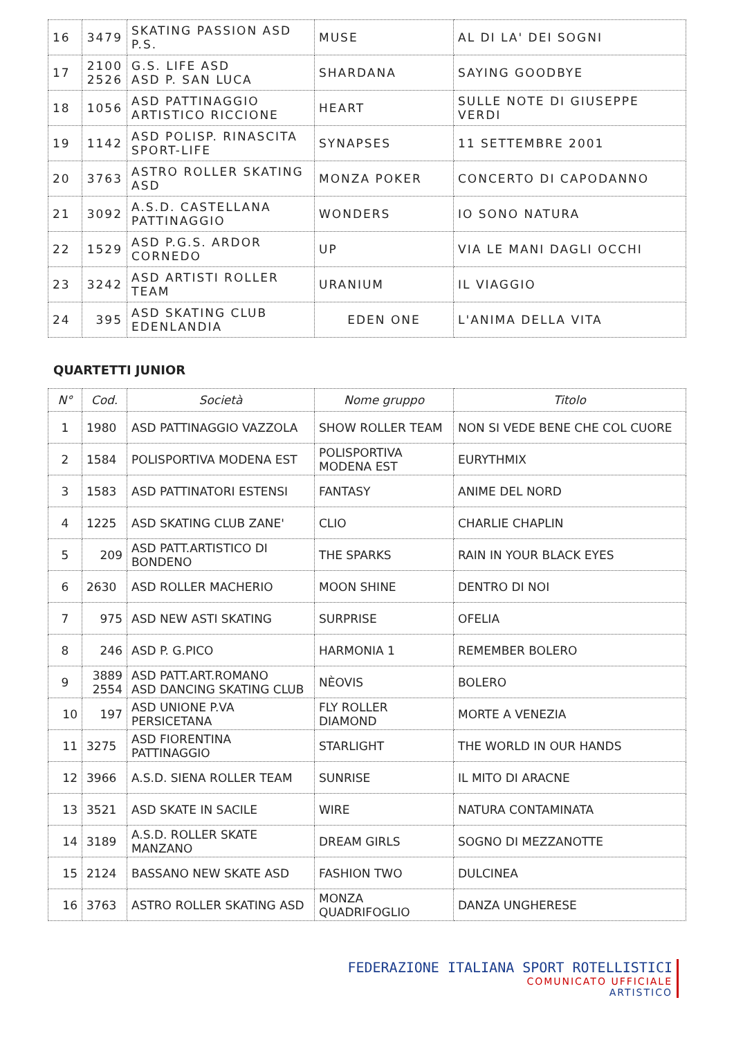| 16 | 3479 | SKATING PASSION ASD P.S. | MUSE | AL DI LA' DEI SOGNI |
| 17 | 2100 2526 | G.S. LIFE ASD ASD P. SAN LUCA | SHARDANA | SAYING GOODBYE |
| 18 | 1056 | ASD PATTINAGGIO ARTISTICO RICCIONE | HEART | SULLE NOTE DI GIUSEPPE VERDI |
| 19 | 1142 | ASD POLISP. RINASCITA SPORT-LIFE | SYNAPSES | 11 SETTEMBRE 2001 |
| 20 | 3763 | ASTRO ROLLER SKATING ASD | MONZA POKER | CONCERTO DI CAPODANNO |
| 21 | 3092 | A.S.D. CASTELLANA PATTINAGGIO | WONDERS | IO SONO NATURA |
| 22 | 1529 | ASD P.G.S. ARDOR CORNEDO | UP | VIA LE MANI DAGLI OCCHI |
| 23 | 3242 | ASD ARTISTI ROLLER TEAM | URANIUM | IL VIAGGIO |
| 24 | 395 | ASD SKATING CLUB EDENLANDIA | EDEN ONE | L'ANIMA DELLA VITA |
QUARTETTI JUNIOR
| N° | Cod. | Società | Nome gruppo | Titolo |
| --- | --- | --- | --- | --- |
| 1 | 1980 | ASD PATTINAGGIO VAZZOLA | SHOW ROLLER TEAM | NON SI VEDE BENE CHE COL CUORE |
| 2 | 1584 | POLISPORTIVA MODENA EST | POLISPORTIVA MODENA EST | EURYTHMIX |
| 3 | 1583 | ASD PATTINATORI ESTENSI | FANTASY | ANIME DEL NORD |
| 4 | 1225 | ASD SKATING CLUB ZANE' | CLIO | CHARLIE CHAPLIN |
| 5 | 209 | ASD PATT.ARTISTICO DI BONDENO | THE SPARKS | RAIN IN YOUR BLACK EYES |
| 6 | 2630 | ASD ROLLER MACHERIO | MOON SHINE | DENTRO DI NOI |
| 7 | 975 | ASD NEW ASTI SKATING | SURPRISE | OFELIA |
| 8 | 246 | ASD P. G.PICO | HARMONIA 1 | REMEMBER BOLERO |
| 9 | 3889 2554 | ASD PATT.ART.ROMANO ASD DANCING SKATING CLUB | NÈOVIS | BOLERO |
| 10 | 197 | ASD UNIONE P.VA PERSICETANA | FLY ROLLER DIAMOND | MORTE A VENEZIA |
| 11 | 3275 | ASD FIORENTINA PATTINAGGIO | STARLIGHT | THE WORLD IN OUR HANDS |
| 12 | 3966 | A.S.D. SIENA ROLLER TEAM | SUNRISE | IL MITO DI ARACNE |
| 13 | 3521 | ASD SKATE IN SACILE | WIRE | NATURA CONTAMINATA |
| 14 | 3189 | A.S.D. ROLLER SKATE MANZANO | DREAM GIRLS | SOGNO DI MEZZANOTTE |
| 15 | 2124 | BASSANO NEW SKATE ASD | FASHION TWO | DULCINEA |
| 16 | 3763 | ASTRO ROLLER SKATING ASD | MONZA QUADRIFOGLIO | DANZA UNGHERESE |
FEDERAZIONE ITALIANA SPORT ROTELLISTICI
COMUNICATO UFFICIALE
ARTISTICO